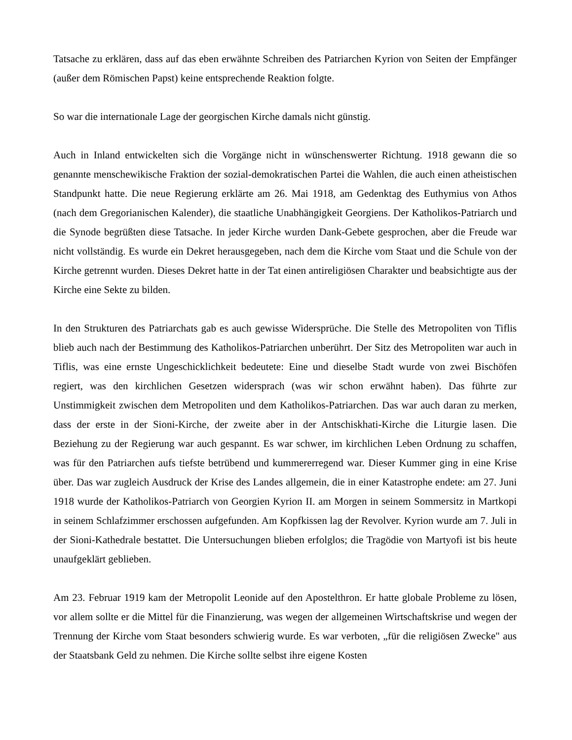Tatsache zu erklären, dass auf das eben erwähnte Schreiben des Patriarchen Kyrion von Seiten der Empfänger (außer dem Römischen Papst) keine entsprechende Reaktion folgte.
So war die internationale Lage der georgischen Kirche damals nicht günstig.
Auch in Inland entwickelten sich die Vorgänge nicht in wünschenswerter Richtung. 1918 gewann die so genannte menschewikische Fraktion der sozial-demokratischen Partei die Wahlen, die auch einen atheistischen Standpunkt hatte. Die neue Regierung erklärte am 26. Mai 1918, am Gedenktag des Euthymius von Athos (nach dem Gregorianischen Kalender), die staatliche Unabhängigkeit Georgiens. Der Katholikos-Patriarch und die Synode begrüßten diese Tatsache. In jeder Kirche wurden Dank-Gebete gesprochen, aber die Freude war nicht vollständig. Es wurde ein Dekret herausgegeben, nach dem die Kirche vom Staat und die Schule von der Kirche getrennt wurden. Dieses Dekret hatte in der Tat einen antireligiösen Charakter und beabsichtigte aus der Kirche eine Sekte zu bilden.
In den Strukturen des Patriarchats gab es auch gewisse Widersprüche. Die Stelle des Metropoliten von Tiflis blieb auch nach der Bestimmung des Katholikos-Patriarchen unberührt. Der Sitz des Metropoliten war auch in Tiflis, was eine ernste Ungeschicklichkeit bedeutete: Eine und dieselbe Stadt wurde von zwei Bischöfen regiert, was den kirchlichen Gesetzen widersprach (was wir schon erwähnt haben). Das führte zur Unstimmigkeit zwischen dem Metropoliten und dem Katholikos-Patriarchen. Das war auch daran zu merken, dass der erste in der Sioni-Kirche, der zweite aber in der Antschiskhati-Kirche die Liturgie lasen. Die Beziehung zu der Regierung war auch gespannt. Es war schwer, im kirchlichen Leben Ordnung zu schaffen, was für den Patriarchen aufs tiefste betrübend und kummererregend war. Dieser Kummer ging in eine Krise über. Das war zugleich Ausdruck der Krise des Landes allgemein, die in einer Katastrophe endete: am 27. Juni 1918 wurde der Katholikos-Patriarch von Georgien Kyrion II. am Morgen in seinem Sommersitz in Martkopi in seinem Schlafzimmer erschossen aufgefunden. Am Kopfkissen lag der Revolver. Kyrion wurde am 7. Juli in der Sioni-Kathedrale bestattet. Die Untersuchungen blieben erfolglos; die Tragödie von Martyofi ist bis heute unaufgeklärt geblieben.
Am 23. Februar 1919 kam der Metropolit Leonide auf den Apostelthron. Er hatte globale Probleme zu lösen, vor allem sollte er die Mittel für die Finanzierung, was wegen der allgemeinen Wirtschaftskrise und wegen der Trennung der Kirche vom Staat besonders schwierig wurde. Es war verboten, „für die religiösen Zwecke" aus der Staatsbank Geld zu nehmen. Die Kirche sollte selbst ihre eigene Kosten